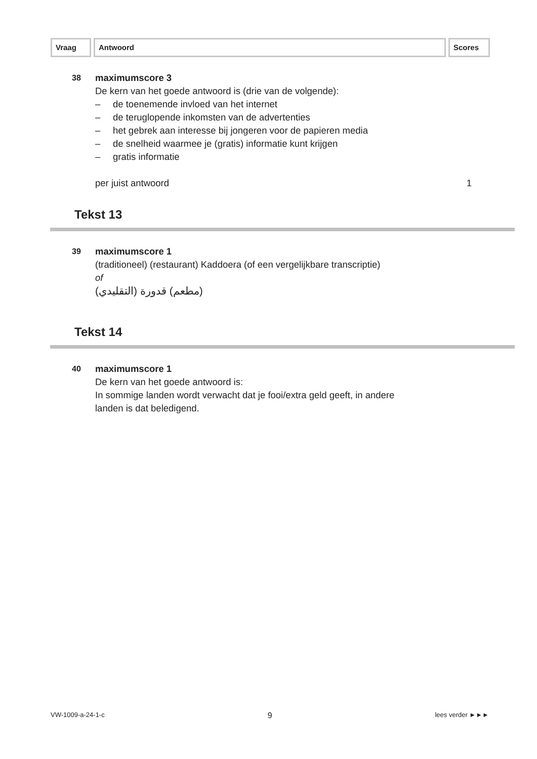Vraag Antwoord Scores
38
maximumscore 3
De kern van het goede antwoord is (drie van de volgende):
– de toenemende invloed van het internet
– de teruglopende inkomsten van de advertenties
– het gebrek aan interesse bij jongeren voor de papieren media
– de snelheid waarmee je (gratis) informatie kunt krijgen
– gratis informatie
per juist antwoord 1
Tekst 13
39
maximumscore 1
(traditioneel) (restaurant) Kaddoera (of een vergelijkbare transcriptie)
of
(مطعم) قدورة (التقليدي)
Tekst 14
40
maximumscore 1
De kern van het goede antwoord is:
In sommige landen wordt verwacht dat je fooi/extra geld geeft, in andere
landen is dat beledigend.
VW-1009-a-24-1-c 9 lees verder ►►►